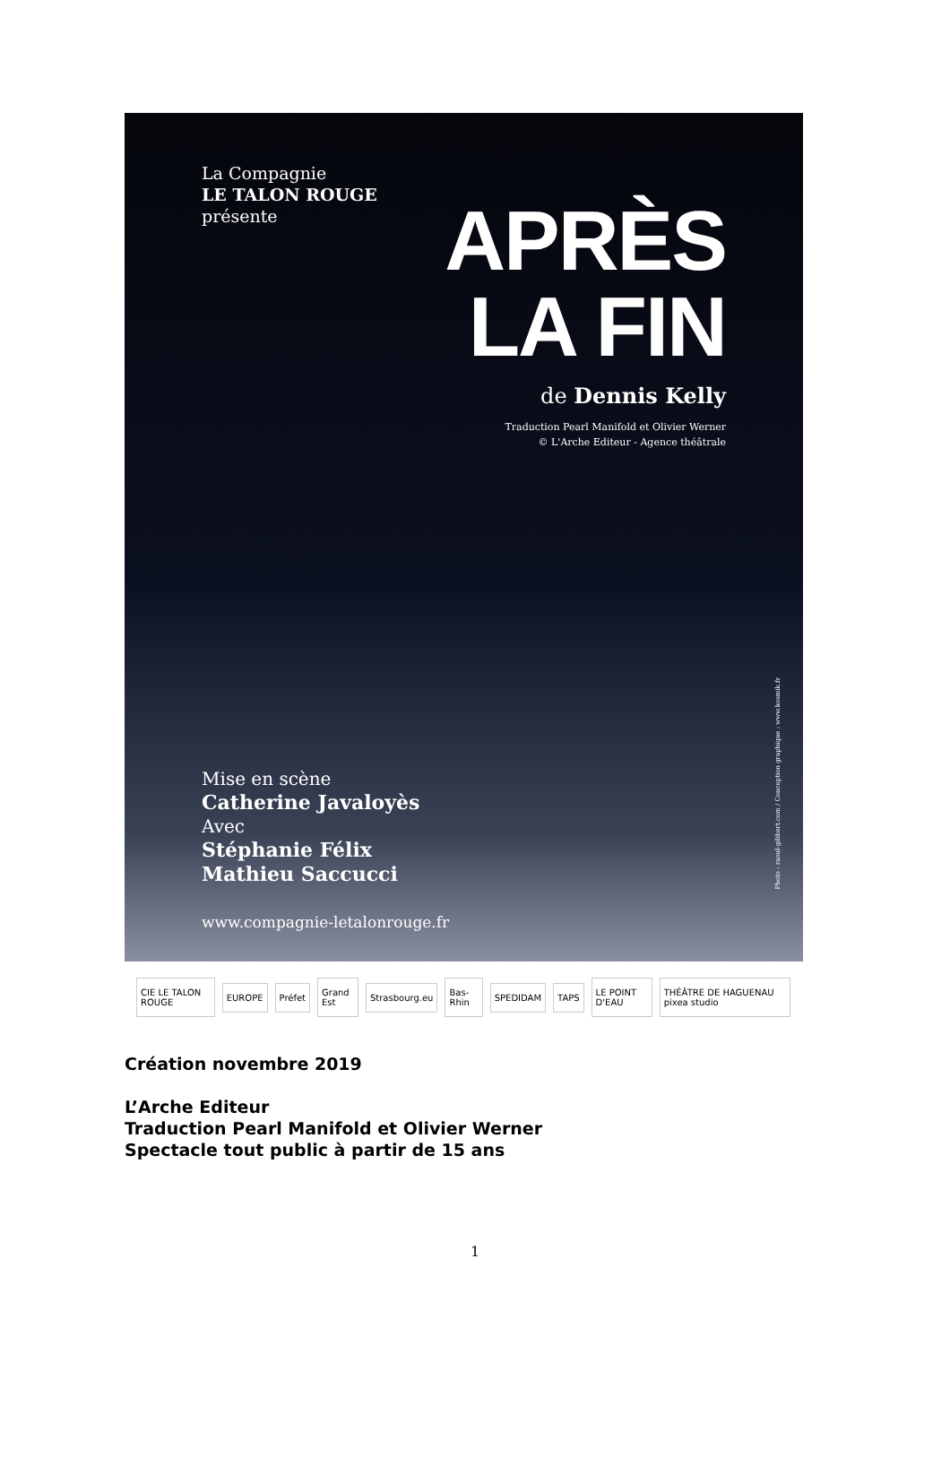La Compagnie
LE TALON ROUGE
présente
APRÈS
LA FIN
de Dennis Kelly
Traduction Pearl Manifold et Olivier Werner
© L'Arche Editeur - Agence théâtrale
Photo : raoul-gilibert.com / Conception graphique : www.kosmik.fr
Mise en scène
Catherine Javaloyès
Avec
Stéphanie Félix
Mathieu Saccucci
www.compagnie-letalonrouge.fr
CIE LE TALON ROUGE EUROPE Préfet Grand Est Strasbourg.eu Bas-Rhin SPEDIDAM TAPS LE POINT D'EAU THÉÂTRE DE HAGUENAU pixea studio
Création novembre 2019
L’Arche Editeur
Traduction Pearl Manifold et Olivier Werner
Spectacle tout public à partir de 15 ans
1